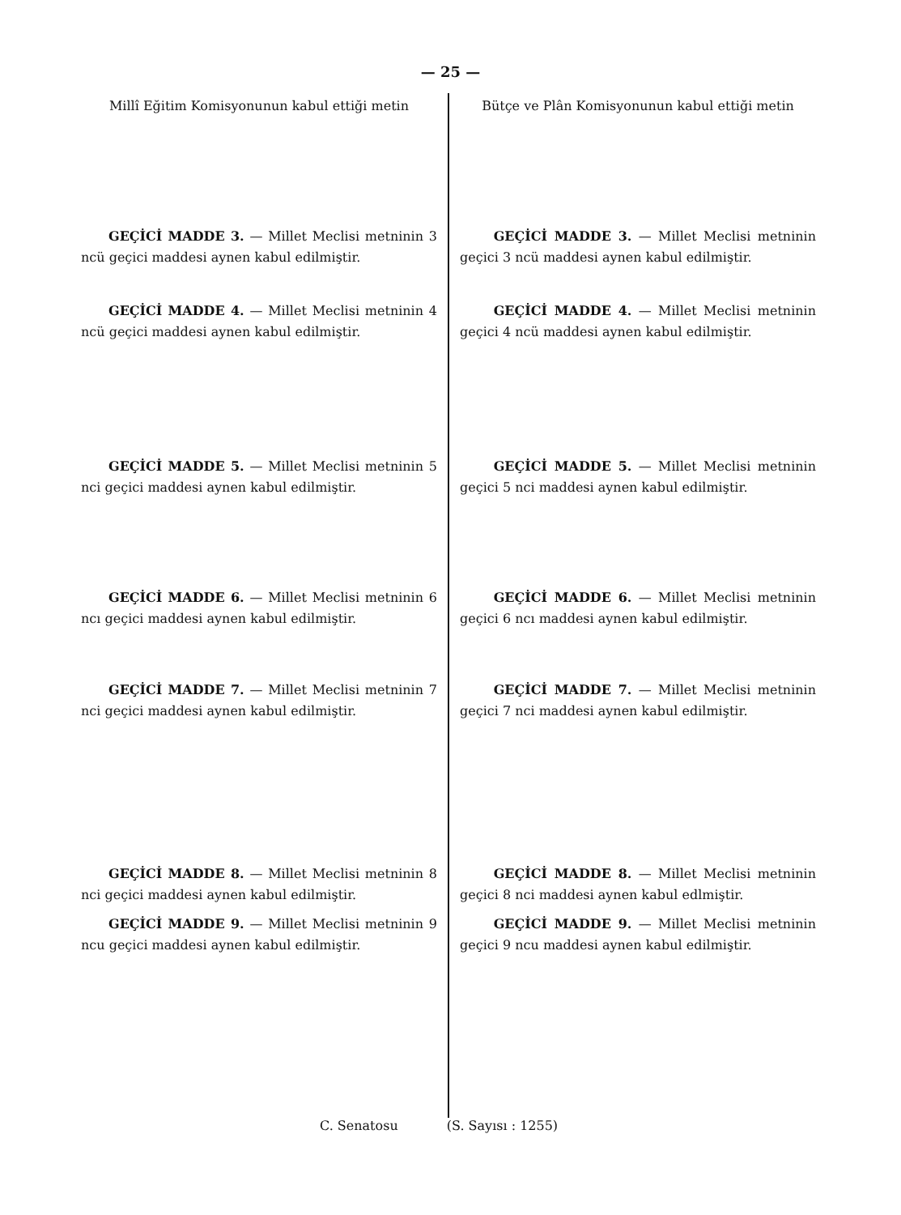— 25 —
Millî Eğitim Komisyonunun kabul ettiği metin
GEÇİCİ MADDE 3. — Millet Meclisi metninin 3 ncü geçici maddesi aynen kabul edilmiştir.
GEÇİCİ MADDE 4. — Millet Meclisi metninin 4 ncü geçici maddesi aynen kabul edilmiştir.
GEÇİCİ MADDE 5. — Millet Meclisi metninin 5 nci geçici maddesi aynen kabul edilmiştir.
GEÇİCİ MADDE 6. — Millet Meclisi metninin 6 ncı geçici maddesi aynen kabul edilmiştir.
GEÇİCİ MADDE 7. — Millet Meclisi metninin 7 nci geçici maddesi aynen kabul edilmiştir.
GEÇİCİ MADDE 8. — Millet Meclisi metninin 8 nci geçici maddesi aynen kabul edilmiştir.
GEÇİCİ MADDE 9. — Millet Meclisi metninin 9 ncu geçici maddesi aynen kabul edilmiştir.
Bütçe ve Plân Komisyonunun kabul ettiği metin
GEÇİCİ MADDE 3. — Millet Meclisi metninin geçici 3 ncü maddesi aynen kabul edilmiştir.
GEÇİCİ MADDE 4. — Millet Meclisi metninin geçici 4 ncü maddesi aynen kabul edilmiştir.
GEÇİCİ MADDE 5. — Millet Meclisi metninin geçici 5 nci maddesi aynen kabul edilmiştir.
GEÇİCİ MADDE 6. — Millet Meclisi metninin geçici 6 ncı maddesi aynen kabul edilmiştir.
GEÇİCİ MADDE 7. — Millet Meclisi metninin geçici 7 nci maddesi aynen kabul edilmiştir.
GEÇİCİ MADDE 8. — Millet Meclisi metninin geçici 8 nci maddesi aynen kabul edlmiştir.
GEÇİCİ MADDE 9. — Millet Meclisi metninin geçici 9 ncu maddesi aynen kabul edilmiştir.
C. Senatosu (S. Sayısı : 1255)